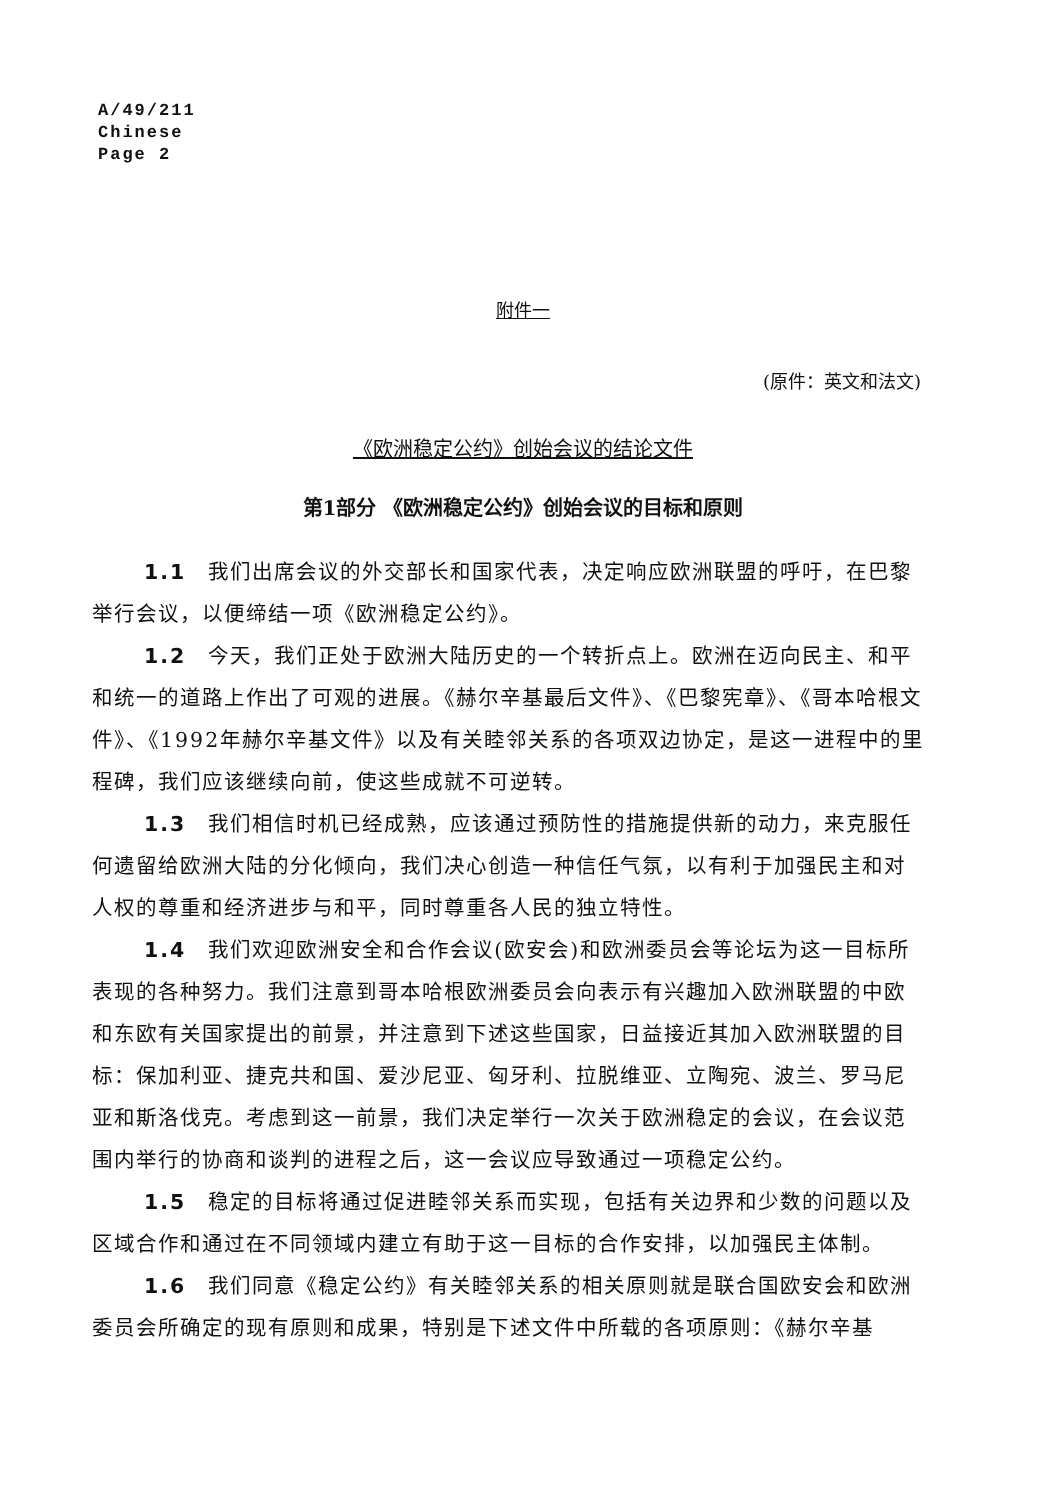A/49/211
Chinese
Page 2
附件一
(原件：英文和法文)
《欧洲稳定公约》创始会议的结论文件
第1部分 《欧洲稳定公约》创始会议的目标和原则
1.1　我们出席会议的外交部长和国家代表，决定响应欧洲联盟的呼吁，在巴黎举行会议，以便缔结一项《欧洲稳定公约》。
1.2　今天，我们正处于欧洲大陆历史的一个转折点上。欧洲在迈向民主、和平和统一的道路上作出了可观的进展。《赫尔辛基最后文件》、《巴黎宪章》、《哥本哈根文件》、《1992年赫尔辛基文件》以及有关睦邻关系的各项双边协定，是这一进程中的里程碑，我们应该继续向前，使这些成就不可逆转。
1.3　我们相信时机已经成熟，应该通过预防性的措施提供新的动力，来克服任何遗留给欧洲大陆的分化倾向，我们决心创造一种信任气氛，以有利于加强民主和对人权的尊重和经济进步与和平，同时尊重各人民的独立特性。
1.4　我们欢迎欧洲安全和合作会议(欧安会)和欧洲委员会等论坛为这一目标所表现的各种努力。我们注意到哥本哈根欧洲委员会向表示有兴趣加入欧洲联盟的中欧和东欧有关国家提出的前景，并注意到下述这些国家，日益接近其加入欧洲联盟的目标：保加利亚、捷克共和国、爱沙尼亚、匈牙利、拉脱维亚、立陶宛、波兰、罗马尼亚和斯洛伐克。考虑到这一前景，我们决定举行一次关于欧洲稳定的会议，在会议范围内举行的协商和谈判的进程之后，这一会议应导致通过一项稳定公约。
1.5　稳定的目标将通过促进睦邻关系而实现，包括有关边界和少数的问题以及区域合作和通过在不同领域内建立有助于这一目标的合作安排，以加强民主体制。
1.6　我们同意《稳定公约》有关睦邻关系的相关原则就是联合国欧安会和欧洲委员会所确定的现有原则和成果，特别是下述文件中所载的各项原则：《赫尔辛基